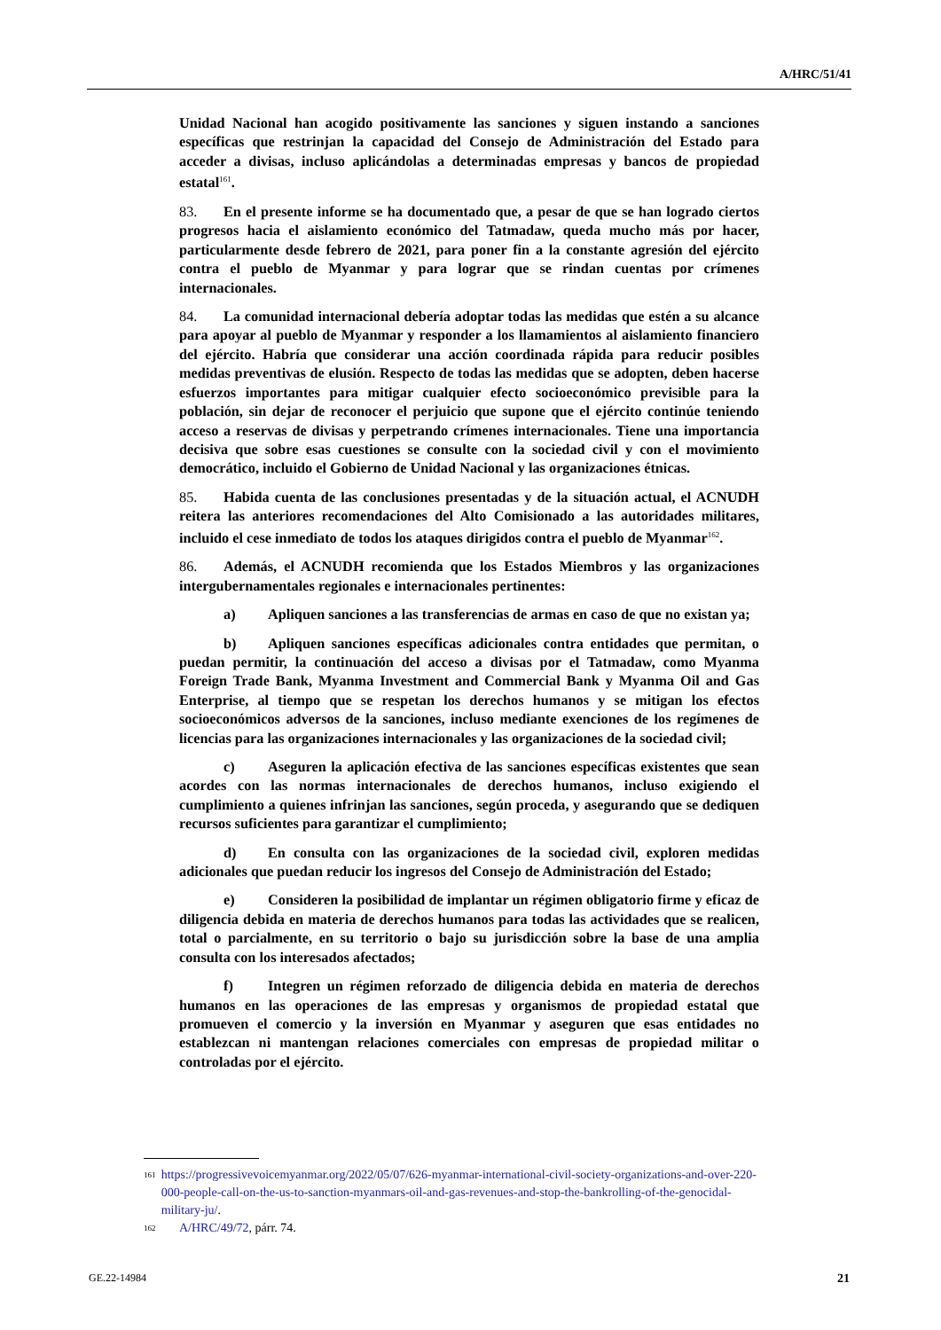A/HRC/51/41
Unidad Nacional han acogido positivamente las sanciones y siguen instando a sanciones específicas que restrinjan la capacidad del Consejo de Administración del Estado para acceder a divisas, incluso aplicándolas a determinadas empresas y bancos de propiedad estatal<sup>161</sup>.
83. En el presente informe se ha documentado que, a pesar de que se han logrado ciertos progresos hacia el aislamiento económico del Tatmadaw, queda mucho más por hacer, particularmente desde febrero de 2021, para poner fin a la constante agresión del ejército contra el pueblo de Myanmar y para lograr que se rindan cuentas por crímenes internacionales.
84. La comunidad internacional debería adoptar todas las medidas que estén a su alcance para apoyar al pueblo de Myanmar y responder a los llamamientos al aislamiento financiero del ejército. Habría que considerar una acción coordinada rápida para reducir posibles medidas preventivas de elusión. Respecto de todas las medidas que se adopten, deben hacerse esfuerzos importantes para mitigar cualquier efecto socioeconómico previsible para la población, sin dejar de reconocer el perjuicio que supone que el ejército continúe teniendo acceso a reservas de divisas y perpetrando crímenes internacionales. Tiene una importancia decisiva que sobre esas cuestiones se consulte con la sociedad civil y con el movimiento democrático, incluido el Gobierno de Unidad Nacional y las organizaciones étnicas.
85. Habida cuenta de las conclusiones presentadas y de la situación actual, el ACNUDH reitera las anteriores recomendaciones del Alto Comisionado a las autoridades militares, incluido el cese inmediato de todos los ataques dirigidos contra el pueblo de Myanmar<sup>162</sup>.
86. Además, el ACNUDH recomienda que los Estados Miembros y las organizaciones intergubernamentales regionales e internacionales pertinentes:
a) Apliquen sanciones a las transferencias de armas en caso de que no existan ya;
b) Apliquen sanciones específicas adicionales contra entidades que permitan, o puedan permitir, la continuación del acceso a divisas por el Tatmadaw, como Myanma Foreign Trade Bank, Myanma Investment and Commercial Bank y Myanma Oil and Gas Enterprise, al tiempo que se respetan los derechos humanos y se mitigan los efectos socioeconómicos adversos de la sanciones, incluso mediante exenciones de los regímenes de licencias para las organizaciones internacionales y las organizaciones de la sociedad civil;
c) Aseguren la aplicación efectiva de las sanciones específicas existentes que sean acordes con las normas internacionales de derechos humanos, incluso exigiendo el cumplimiento a quienes infrinjan las sanciones, según proceda, y asegurando que se dediquen recursos suficientes para garantizar el cumplimiento;
d) En consulta con las organizaciones de la sociedad civil, exploren medidas adicionales que puedan reducir los ingresos del Consejo de Administración del Estado;
e) Consideren la posibilidad de implantar un régimen obligatorio firme y eficaz de diligencia debida en materia de derechos humanos para todas las actividades que se realicen, total o parcialmente, en su territorio o bajo su jurisdicción sobre la base de una amplia consulta con los interesados afectados;
f) Integren un régimen reforzado de diligencia debida en materia de derechos humanos en las operaciones de las empresas y organismos de propiedad estatal que promueven el comercio y la inversión en Myanmar y aseguren que esas entidades no establezcan ni mantengan relaciones comerciales con empresas de propiedad militar o controladas por el ejército.
161 https://progressivevoicemyanmar.org/2022/05/07/626-myanmar-international-civil-society-organizations-and-over-220-000-people-call-on-the-us-to-sanction-myanmars-oil-and-gas-revenues-and-stop-the-bankrolling-of-the-genocidal-military-ju/.
162 A/HRC/49/72, párr. 74.
GE.22-14984 21